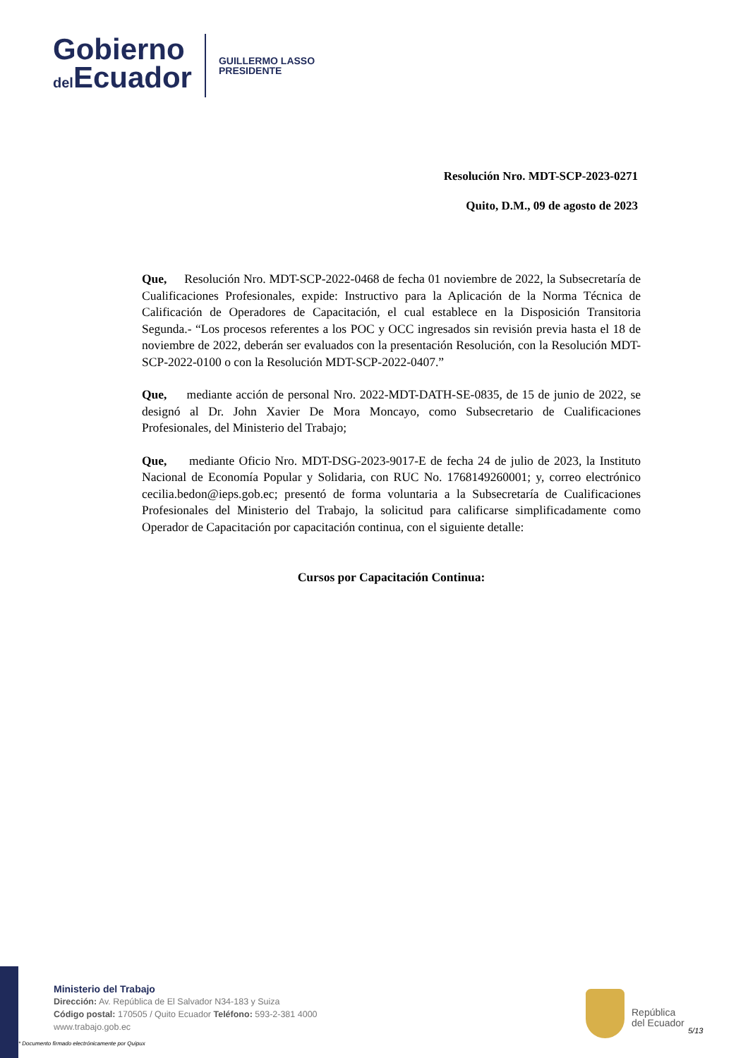Gobierno
del Ecuador
GUILLERMO LASSO
PRESIDENTE
Resolución Nro. MDT-SCP-2023-0271
Quito, D.M., 09 de agosto de 2023
Que, Resolución Nro. MDT-SCP-2022-0468 de fecha 01 noviembre de 2022, la Subsecretaría de Cualificaciones Profesionales, expide: Instructivo para la Aplicación de la Norma Técnica de Calificación de Operadores de Capacitación, el cual establece en la Disposición Transitoria Segunda.- “Los procesos referentes a los POC y OCC ingresados sin revisión previa hasta el 18 de noviembre de 2022, deberán ser evaluados con la presentación Resolución, con la Resolución MDT-SCP-2022-0100 o con la Resolución MDT-SCP-2022-0407.”
Que, mediante acción de personal Nro. 2022-MDT-DATH-SE-0835, de 15 de junio de 2022, se designó al Dr. John Xavier De Mora Moncayo, como Subsecretario de Cualificaciones Profesionales, del Ministerio del Trabajo;
Que, mediante Oficio Nro. MDT-DSG-2023-9017-E de fecha 24 de julio de 2023, la Instituto Nacional de Economía Popular y Solidaria, con RUC No. 1768149260001; y, correo electrónico cecilia.bedon@ieps.gob.ec; presentó de forma voluntaria a la Subsecretaría de Cualificaciones Profesionales del Ministerio del Trabajo, la solicitud para calificarse simplificadamente como Operador de Capacitación por capacitación continua, con el siguiente detalle:
Cursos por Capacitación Continua:
Ministerio del Trabajo
Dirección: Av. República de El Salvador N34-183 y Suiza
Código postal: 170505 / Quito Ecuador Teléfono: 593-2-381 4000
www.trabajo.gob.ec
* Documento firmado electrónicamente por Quipux
República
del Ecuador
5/13